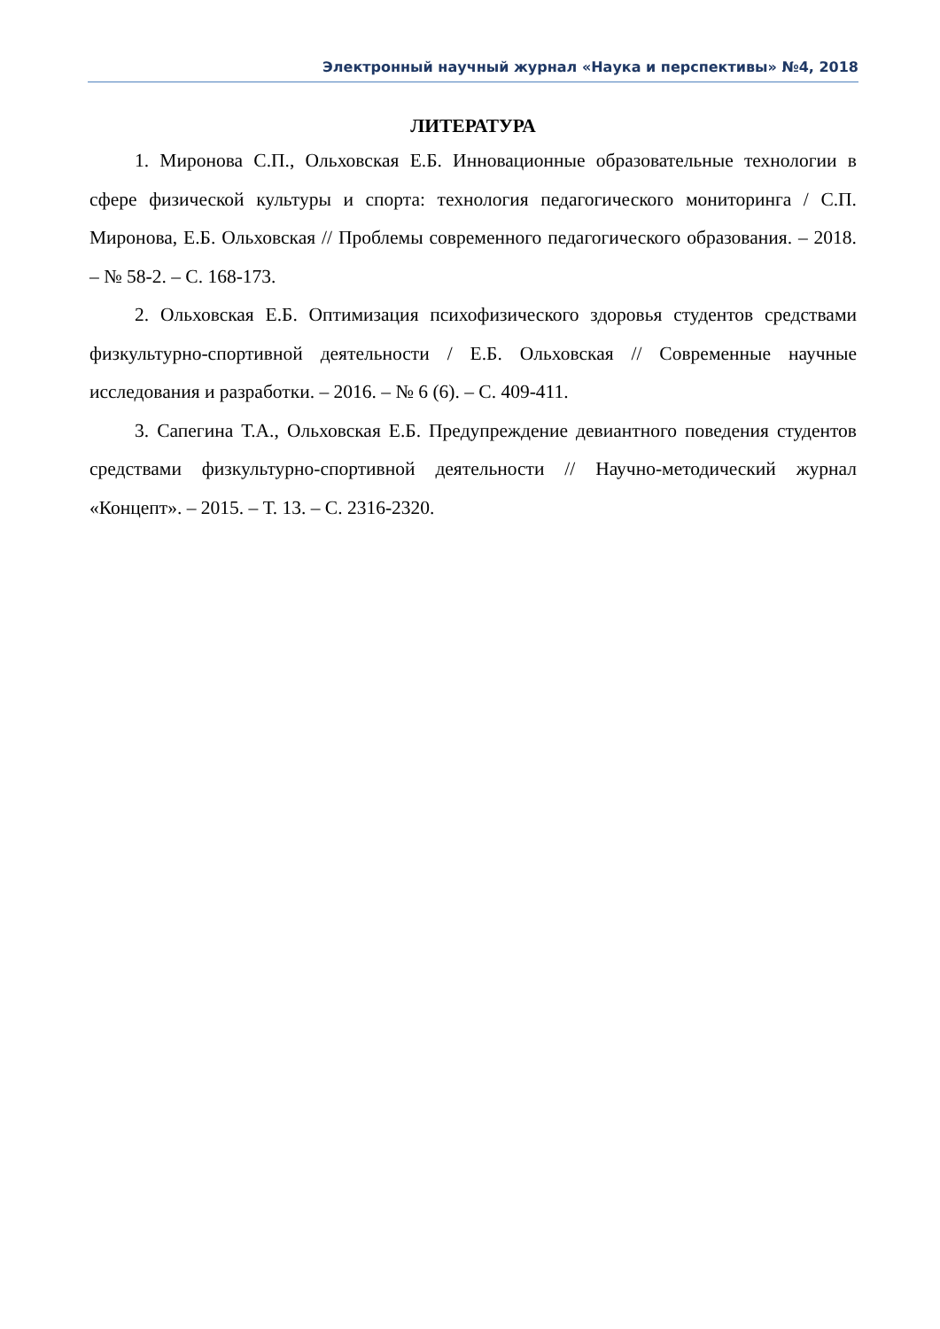Электронный научный журнал «Наука и перспективы» №4, 2018
ЛИТЕРАТУРА
1. Миронова С.П., Ольховская Е.Б. Инновационные образовательные технологии в сфере физической культуры и спорта: технология педагогического мониторинга / С.П. Миронова, Е.Б. Ольховская // Проблемы современного педагогического образования. – 2018. – № 58-2. – С. 168-173.
2. Ольховская Е.Б. Оптимизация психофизического здоровья студентов средствами физкультурно-спортивной деятельности / Е.Б. Ольховская // Современные научные исследования и разработки. – 2016. – № 6 (6). – С. 409-411.
3. Сапегина Т.А., Ольховская Е.Б. Предупреждение девиантного поведения студентов средствами физкультурно-спортивной деятельности // Научно-методический журнал «Концепт». – 2015. – Т. 13. – С. 2316-2320.